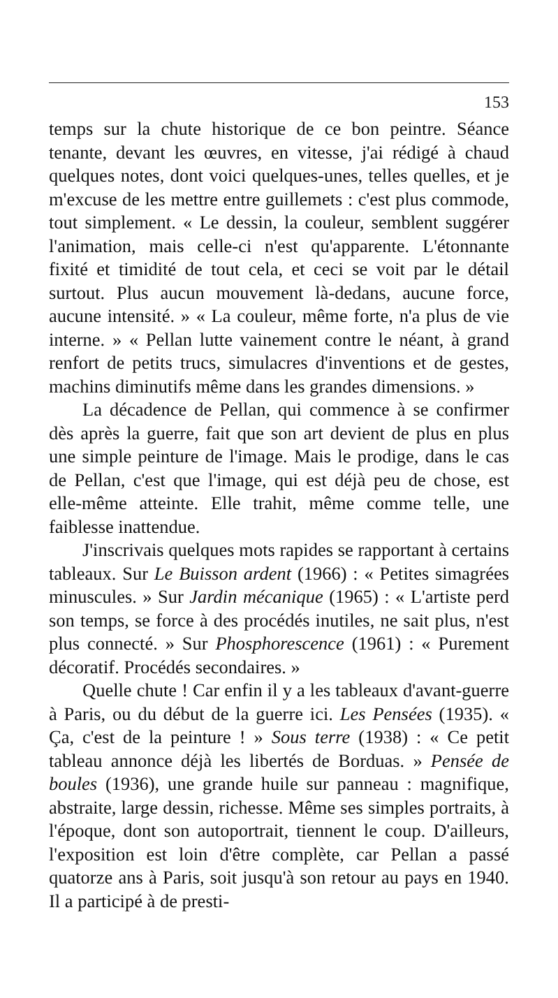153
temps sur la chute historique de ce bon peintre. Séance tenante, devant les œuvres, en vitesse, j'ai rédigé à chaud quelques notes, dont voici quelques-unes, telles quelles, et je m'excuse de les mettre entre guillemets : c'est plus commode, tout simplement. « Le dessin, la couleur, semblent suggérer l'animation, mais celle-ci n'est qu'apparente. L'étonnante fixité et timidité de tout cela, et ceci se voit par le détail surtout. Plus aucun mouvement là-dedans, aucune force, aucune intensité. » « La couleur, même forte, n'a plus de vie interne. » « Pellan lutte vainement contre le néant, à grand renfort de petits trucs, simulacres d'inventions et de gestes, machins diminutifs même dans les grandes dimensions. »
La décadence de Pellan, qui commence à se confirmer dès après la guerre, fait que son art devient de plus en plus une simple peinture de l'image. Mais le prodige, dans le cas de Pellan, c'est que l'image, qui est déjà peu de chose, est elle-même atteinte. Elle trahit, même comme telle, une faiblesse inattendue.
J'inscrivais quelques mots rapides se rapportant à certains tableaux. Sur Le Buisson ardent (1966) : « Petites simagrées minuscules. » Sur Jardin mécanique (1965) : « L'artiste perd son temps, se force à des procédés inutiles, ne sait plus, n'est plus connecté. » Sur Phosphorescence (1961) : « Purement décoratif. Procédés secondaires. »
Quelle chute ! Car enfin il y a les tableaux d'avant-guerre à Paris, ou du début de la guerre ici. Les Pensées (1935). « Ça, c'est de la peinture ! » Sous terre (1938) : « Ce petit tableau annonce déjà les libertés de Borduas. » Pensée de boules (1936), une grande huile sur panneau : magnifique, abstraite, large dessin, richesse. Même ses simples portraits, à l'époque, dont son autoportrait, tiennent le coup. D'ailleurs, l'exposition est loin d'être complète, car Pellan a passé quatorze ans à Paris, soit jusqu'à son retour au pays en 1940. Il a participé à de presti-